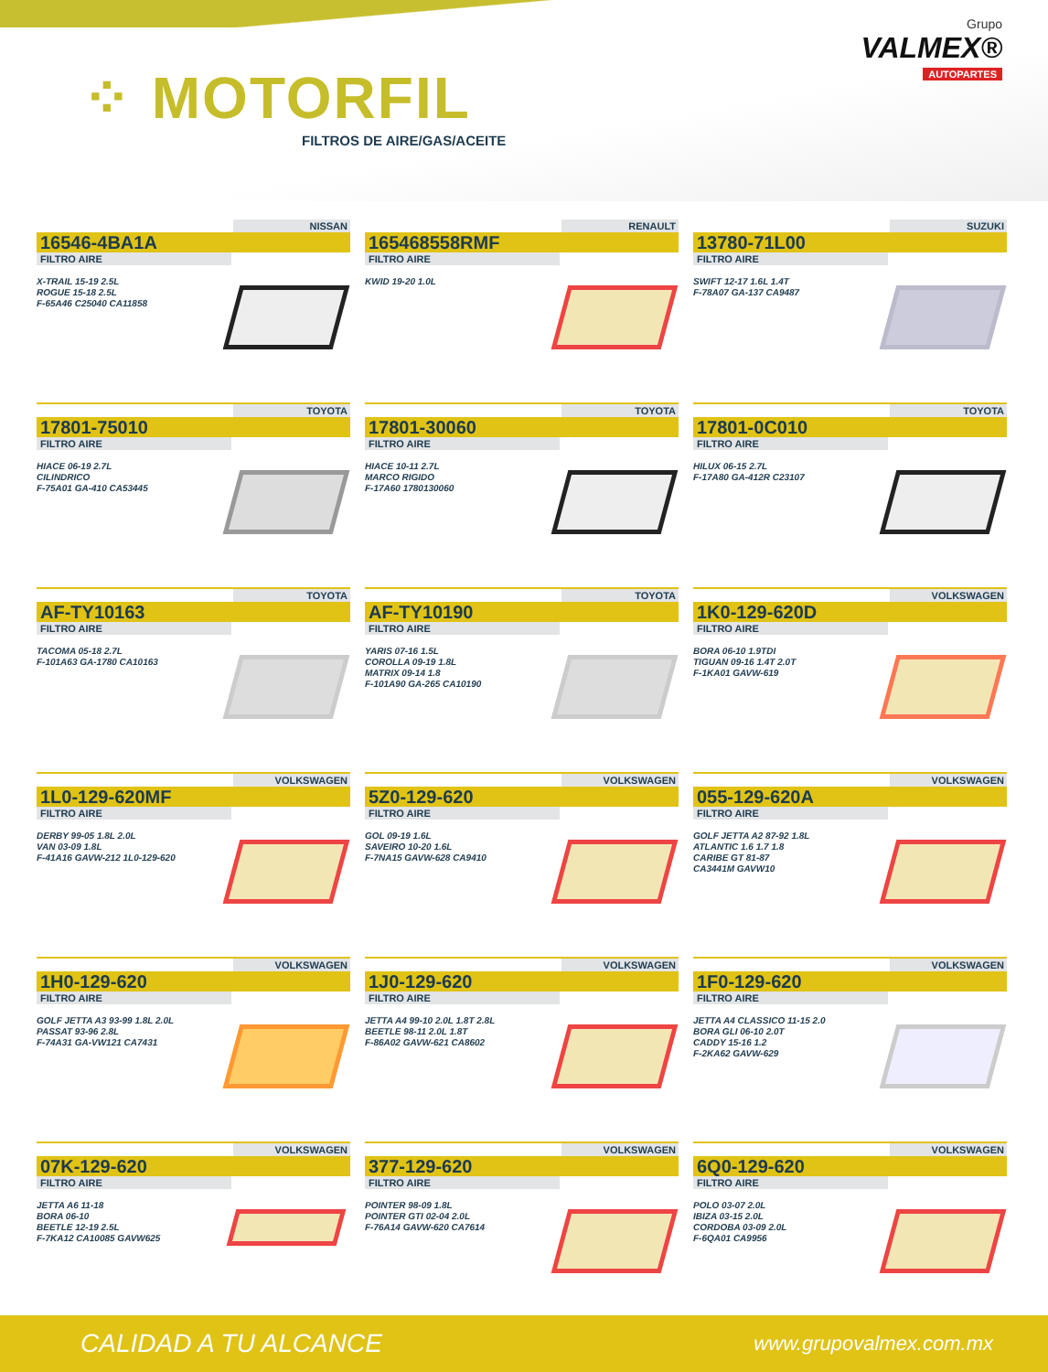⁘ MOTORFIL
FILTROS DE AIRE/GAS/ACEITE
Grupo
VALMEX®
AUTOPARTES
NISSAN
16546-4BA1A
FILTRO AIRE
X-TRAIL 15-19 2.5L
ROGUE 15-18 2.5L
F-65A46 C25040 CA11858
RENAULT
165468558RMF
FILTRO AIRE
KWID 19-20 1.0L
SUZUKI
13780-71L00
FILTRO AIRE
SWIFT 12-17 1.6L 1.4T
F-78A07 GA-137 CA9487
TOYOTA
17801-75010
FILTRO AIRE
HIACE 06-19 2.7L
CILINDRICO
F-75A01 GA-410 CA53445
TOYOTA
17801-30060
FILTRO AIRE
HIACE 10-11 2.7L
MARCO RIGIDO
F-17A60 1780130060
TOYOTA
17801-0C010
FILTRO AIRE
HILUX 06-15 2.7L
F-17A80 GA-412R C23107
TOYOTA
AF-TY10163
FILTRO AIRE
TACOMA 05-18 2.7L
F-101A63 GA-1780 CA10163
TOYOTA
AF-TY10190
FILTRO AIRE
YARIS 07-16 1.5L
COROLLA 09-19 1.8L
MATRIX 09-14 1.8
F-101A90 GA-265 CA10190
VOLKSWAGEN
1K0-129-620D
FILTRO AIRE
BORA 06-10 1.9TDI
TIGUAN 09-16 1.4T 2.0T
F-1KA01 GAVW-619
VOLKSWAGEN
1L0-129-620MF
FILTRO AIRE
DERBY 99-05 1.8L 2.0L
VAN 03-09 1.8L
F-41A16 GAVW-212 1L0-129-620
VOLKSWAGEN
5Z0-129-620
FILTRO AIRE
GOL 09-19 1.6L
SAVEIRO 10-20 1.6L
F-7NA15 GAVW-628 CA9410
VOLKSWAGEN
055-129-620A
FILTRO AIRE
GOLF JETTA A2 87-92 1.8L
ATLANTIC 1.6 1.7 1.8
CARIBE GT 81-87
CA3441M GAVW10
VOLKSWAGEN
1H0-129-620
FILTRO AIRE
GOLF JETTA A3 93-99 1.8L 2.0L
PASSAT 93-96 2.8L
F-74A31 GA-VW121 CA7431
VOLKSWAGEN
1J0-129-620
FILTRO AIRE
JETTA A4 99-10 2.0L 1.8T 2.8L
BEETLE 98-11 2.0L 1.8T
F-86A02 GAVW-621 CA8602
VOLKSWAGEN
1F0-129-620
FILTRO AIRE
JETTA A4 CLASSICO 11-15 2.0
BORA GLI 06-10 2.0T
CADDY 15-16 1.2
F-2KA62 GAVW-629
VOLKSWAGEN
07K-129-620
FILTRO AIRE
JETTA A6 11-18
BORA 06-10
BEETLE 12-19 2.5L
F-7KA12 CA10085 GAVW625
VOLKSWAGEN
377-129-620
FILTRO AIRE
POINTER 98-09 1.8L
POINTER GTI 02-04 2.0L
F-76A14 GAVW-620 CA7614
VOLKSWAGEN
6Q0-129-620
FILTRO AIRE
POLO 03-07 2.0L
IBIZA 03-15 2.0L
CORDOBA 03-09 2.0L
F-6QA01 CA9956
CALIDAD A TU ALCANCE www.grupovalmex.com.mx